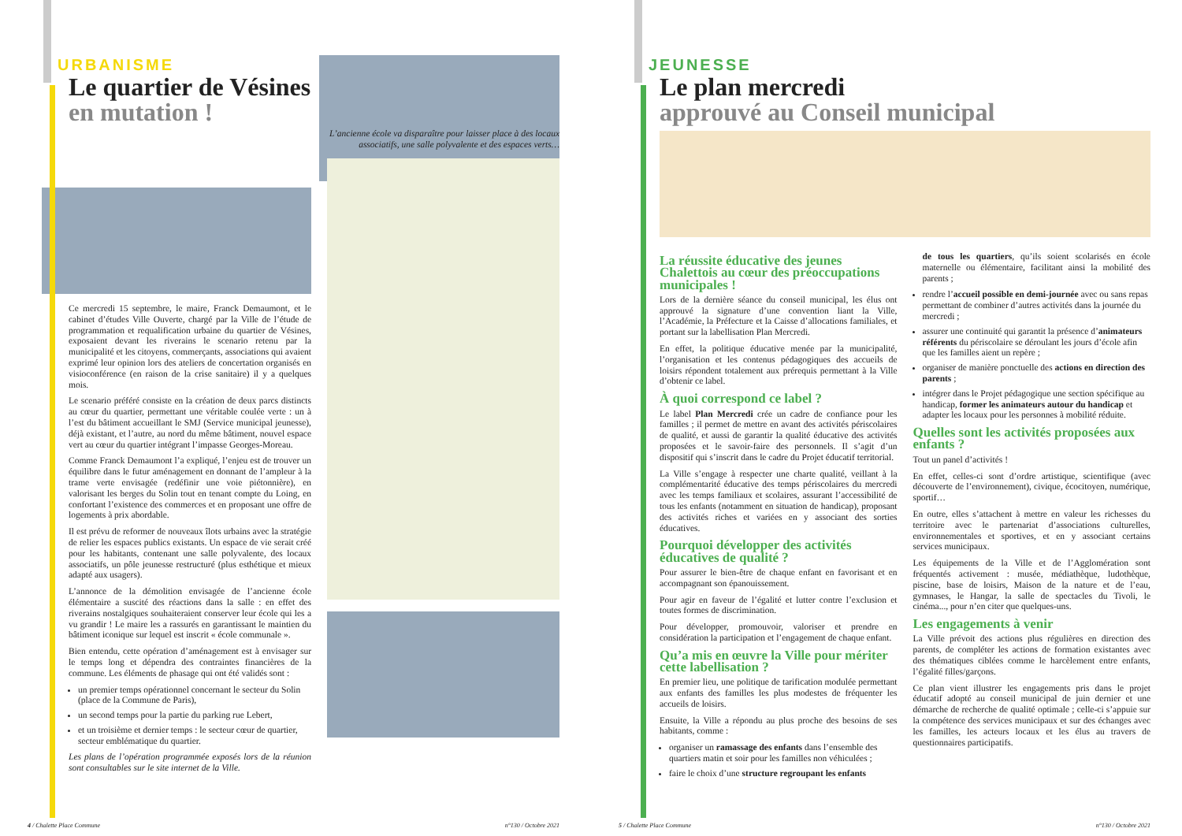URBANISME
Le quartier de Vésines
en mutation !
Ce mercredi 15 septembre, le maire, Franck Demaumont, et le cabinet d’études Ville Ouverte, chargé par la Ville de l’étude de programmation et requalification urbaine du quartier de Vésines, exposaient devant les riverains le scenario retenu par la municipalité et les citoyens, commerçants, associations qui avaient exprimé leur opinion lors des ateliers de concertation organisés en visioconférence (en raison de la crise sanitaire) il y a quelques mois.
Le scenario préféré consiste en la création de deux parcs distincts au cœur du quartier, permettant une véritable coulée verte : un à l’est du bâtiment accueillant le SMJ (Service municipal jeunesse), déjà existant, et l’autre, au nord du même bâtiment, nouvel espace vert au cœur du quartier intégrant l’impasse Georges-Moreau.
Comme Franck Demaumont l’a expliqué, l’enjeu est de trouver un équilibre dans le futur aménagement en donnant de l’ampleur à la trame verte envisagée (redéfinir une voie piétonnière), en valorisant les berges du Solin tout en tenant compte du Loing, en confortant l’existence des commerces et en proposant une offre de logements à prix abordable.
Il est prévu de reformer de nouveaux îlots urbains avec la stratégie de relier les espaces publics existants. Un espace de vie serait créé pour les habitants, contenant une salle polyvalente, des locaux associatifs, un pôle jeunesse restructuré (plus esthétique et mieux adapté aux usagers).
L’annonce de la démolition envisagée de l’ancienne école élémentaire a suscité des réactions dans la salle : en effet des riverains nostalgiques souhaiteraient conserver leur école qui les a vu grandir ! Le maire les a rassurés en garantissant le maintien du bâtiment iconique sur lequel est inscrit « école communale ».
Bien entendu, cette opération d’aménagement est à envisager sur le temps long et dépendra des contraintes financières de la commune. Les éléments de phasage qui ont été validés sont :
un premier temps opérationnel concernant le secteur du Solin (place de la Commune de Paris),
un second temps pour la partie du parking rue Lebert,
et un troisième et dernier temps : le secteur cœur de quartier, secteur emblématique du quartier.
Les plans de l’opération programmée exposés lors de la réunion sont consultables sur le site internet de la Ville.
L’ancienne école va disparaître pour laisser place à des locaux associatifs, une salle polyvalente et des espaces verts…
4 / Chalette Place Commune n°130 / Octobre 2021
JEUNESSE
Le plan mercredi
approuvé au Conseil municipal
La réussite éducative des jeunes Chalettois au cœur des préoccupations municipales !
Lors de la dernière séance du conseil municipal, les élus ont approuvé la signature d’une convention liant la Ville, l’Académie, la Préfecture et la Caisse d’allocations familiales, et portant sur la labellisation Plan Mercredi.
En effet, la politique éducative menée par la municipalité, l’organisation et les contenus pédagogiques des accueils de loisirs répondent totalement aux prérequis permettant à la Ville d’obtenir ce label.
À quoi correspond ce label ?
Le label Plan Mercredi crée un cadre de confiance pour les familles ; il permet de mettre en avant des activités périscolaires de qualité, et aussi de garantir la qualité éducative des activités proposées et le savoir-faire des personnels. Il s’agit d’un dispositif qui s’inscrit dans le cadre du Projet éducatif territorial.
La Ville s’engage à respecter une charte qualité, veillant à la complémentarité éducative des temps périscolaires du mercredi avec les temps familiaux et scolaires, assurant l’accessibilité de tous les enfants (notamment en situation de handicap), proposant des activités riches et variées en y associant des sorties éducatives.
Pourquoi développer des activités éducatives de qualité ?
Pour assurer le bien-être de chaque enfant en favorisant et en accompagnant son épanouissement.
Pour agir en faveur de l’égalité et lutter contre l’exclusion et toutes formes de discrimination.
Pour développer, promouvoir, valoriser et prendre en considération la participation et l’engagement de chaque enfant.
Qu’a mis en œuvre la Ville pour mériter cette labellisation ?
En premier lieu, une politique de tarification modulée permettant aux enfants des familles les plus modestes de fréquenter les accueils de loisirs.
Ensuite, la Ville a répondu au plus proche des besoins de ses habitants, comme :
organiser un ramassage des enfants dans l’ensemble des quartiers matin et soir pour les familles non véhiculées ;
faire le choix d’une structure regroupant les enfants
de tous les quartiers, qu’ils soient scolarisés en école maternelle ou élémentaire, facilitant ainsi la mobilité des parents ;
rendre l’accueil possible en demi-journée avec ou sans repas permettant de combiner d’autres activités dans la journée du mercredi ;
assurer une continuité qui garantit la présence d’animateurs référents du périscolaire se déroulant les jours d’école afin que les familles aient un repère ;
organiser de manière ponctuelle des actions en direction des parents ;
intégrer dans le Projet pédagogique une section spécifique au handicap, former les animateurs autour du handicap et adapter les locaux pour les personnes à mobilité réduite.
Quelles sont les activités proposées aux enfants ?
Tout un panel d’activités !
En effet, celles-ci sont d’ordre artistique, scientifique (avec découverte de l’environnement), civique, écocitoyen, numérique, sportif…
En outre, elles s’attachent à mettre en valeur les richesses du territoire avec le partenariat d’associations culturelles, environnementales et sportives, et en y associant certains services municipaux.
Les équipements de la Ville et de l’Agglomération sont fréquentés activement : musée, médiathèque, ludothèque, piscine, base de loisirs, Maison de la nature et de l’eau, gymnases, le Hangar, la salle de spectacles du Tivoli, le cinéma..., pour n’en citer que quelques-uns.
Les engagements à venir
La Ville prévoit des actions plus régulières en direction des parents, de compléter les actions de formation existantes avec des thématiques ciblées comme le harcèlement entre enfants, l’égalité filles/garçons.
Ce plan vient illustrer les engagements pris dans le projet éducatif adopté au conseil municipal de juin dernier et une démarche de recherche de qualité optimale ; celle-ci s’appuie sur la compétence des services municipaux et sur des échanges avec les familles, les acteurs locaux et les élus au travers de questionnaires participatifs.
5 / Chalette Place Commune n°130 / Octobre 2021